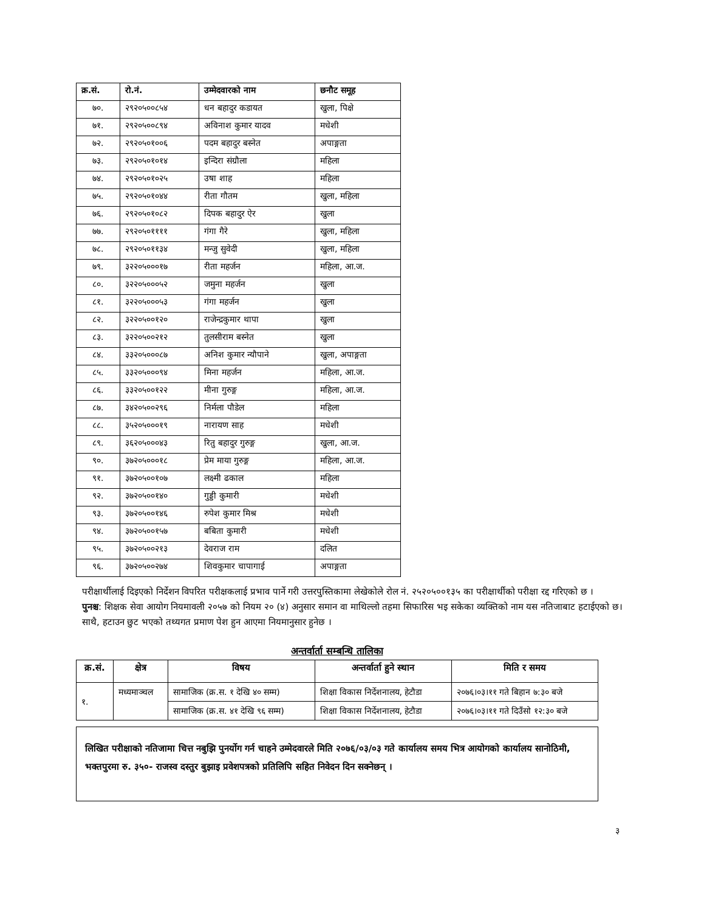| क्र.सं. | रो.नं. | उम्मेदवारको नाम | छनौट समूह |
| --- | --- | --- | --- |
| ७०. | २९२०५००८५४ | धन बहादुर कडायत | खुला, पिक्षे |
| ७१. | २९२०५००८९४ | अविनाश कुमार यादव | मधेशी |
| ७२. | २९२०५०१००६ | पदम बहादुर बस्नेत | अपाङ्गता |
| ७३. | २९२०५०१०१४ | इन्दिरा संग्रौला | महिला |
| ७४. | २९२०५०१०२५ | उषा शाह | महिला |
| ७५. | २९२०५०१०४४ | रीता गौतम | खुला, महिला |
| ७६. | २९२०५०१०८२ | दिपक बहादुर ऐर | खुला |
| ७७. | २९२०५०११११ | गंगा गैरे | खुला, महिला |
| ७८. | २९२०५०११३४ | मन्जु सुवेदी | खुला, महिला |
| ७९. | ३२२०५०००१७ | रीता महर्जन | महिला, आ.ज. |
| ८०. | ३२२०५०००५२ | जमुना महर्जन | खुला |
| ८१. | ३२२०५०००५३ | गंगा महर्जन | खुला |
| ८२. | ३२२०५००१२० | राजेन्द्रकुमार थापा | खुला |
| ८३. | ३२२०५००२१२ | तुलसीराम बस्नेत | खुला |
| ८४. | ३३२०५०००८७ | अनिश कुमार न्यौपाने | खुला, अपाङ्गता |
| ८५. | ३३२०५०००९४ | मिना महर्जन | महिला, आ.ज. |
| ८६. | ३३२०५००१२२ | मीना गुरुङ्ग | महिला, आ.ज. |
| ८७. | ३४२०५००२९६ | निर्मला पौडेल | महिला |
| ८८. | ३५२०५०००१९ | नारायण साह | मधेशी |
| ८९. | ३६२०५०००४३ | रितु बहादुर गुरुङ्ग | खुला, आ.ज. |
| ९०. | ३७२०५०००१८ | प्रेम माया गुरुङ्ग | महिला, आ.ज. |
| ९१. | ३७२०५००१०७ | लक्ष्मी ढकाल | महिला |
| ९२. | ३७२०५००१४० | गुड्डी कुमारी | मधेशी |
| ९३. | ३७२०५००१४६ | रुपेश कुमार मिश्र | मधेशी |
| ९४. | ३७२०५००१५७ | बबिता कुमारी | मधेशी |
| ९५. | ३७२०५००२१३ | देवराज राम | दलित |
| ९६. | ३७२०५००२७४ | शिवकुमार चापागाई | अपाङ्गता |
परीक्षार्थीलाई दिइएको निर्देशन विपरित परीक्षकलाई प्रभाव पार्ने गरी उत्तरपुस्तिकामा लेखेकोले रोल नं. २५२०५००१३५ का परीक्षार्थीको परीक्षा रद्द गरिएको छ ।
पुनश्च: शिक्षक सेवा आयोग नियमावली २०५७ को नियम २० (४) अनुसार समान वा माथिल्लो तहमा सिफारिस भइ सकेका व्यक्तिको नाम यस नतिजाबाट हटाईएको छ। साथै, हटाउन छुट भएको तथ्यगत प्रमाण पेश हुन आएमा नियमानुसार हुनेछ ।
अन्तर्वार्ता सम्बन्धि तालिका
| क्र.सं. | क्षेत्र | विषय | अन्तर्वार्ता हुने स्थान | मिति र समय |
| --- | --- | --- | --- | --- |
| १. | मध्यमाञ्चल | सामाजिक (क्र.स. १ देखि ४० सम्म) | शिक्षा विकास निर्देशनालय, हेटौडा | २०७६।०३।११ गते बिहान ७:३० बजे |
| | | सामाजिक (क्र.स. ४१ देखि ९६ सम्म) | शिक्षा विकास निर्देशनालय, हेटौडा | २०७६।०३।११ गते दिउँसो १२:३० बजे |
लिखित परीक्षाको नतिजामा चित्त नबुझि पुनर्योग गर्न चाहने उम्मेदवारले मिति २०७६/०३/०३ गते कार्यालय समय भित्र आयोगको कार्यालय सानोठिमी, भक्तपुरमा रु. ३५०- राजस्व दस्तुर बुझाइ प्रवेशपत्रको प्रतिलिपि सहित निवेदन दिन सक्नेछन् ।
३